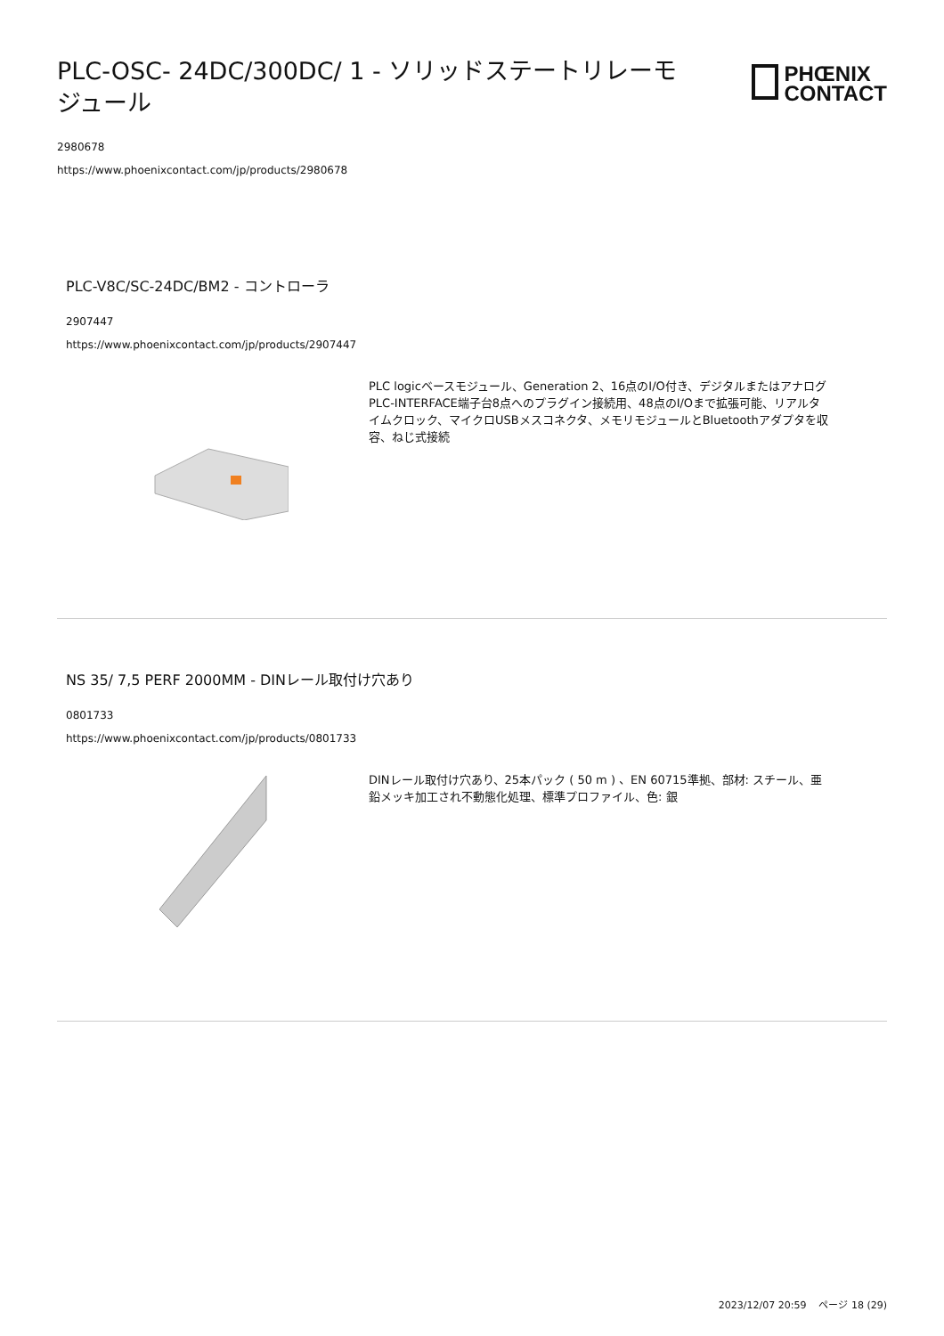PLC-OSC- 24DC/300DC/ 1 - ソリッドステートリレーモジュール
PHŒNIX
CONTACT
2980678
https://www.phoenixcontact.com/jp/products/2980678
PLC-V8C/SC-24DC/BM2 - コントローラ
2907447
https://www.phoenixcontact.com/jp/products/2907447
PLC logicベースモジュール、Generation 2、16点のI/O付き、デジタルまたはアナログPLC-INTERFACE端子台8点へのプラグイン接続用、48点のI/Oまで拡張可能、リアルタイムクロック、マイクロUSBメスコネクタ、メモリモジュールとBluetoothアダプタを収容、ねじ式接続
NS 35/ 7,5 PERF 2000MM - DINレール取付け穴あり
0801733
https://www.phoenixcontact.com/jp/products/0801733
DINレール取付け穴あり、25本パック ( 50 m ) 、EN 60715準拠、部材: スチール、亜鉛メッキ加工され不動態化処理、標準プロファイル、色: 銀
2023/12/07 20:59 ページ 18 (29)